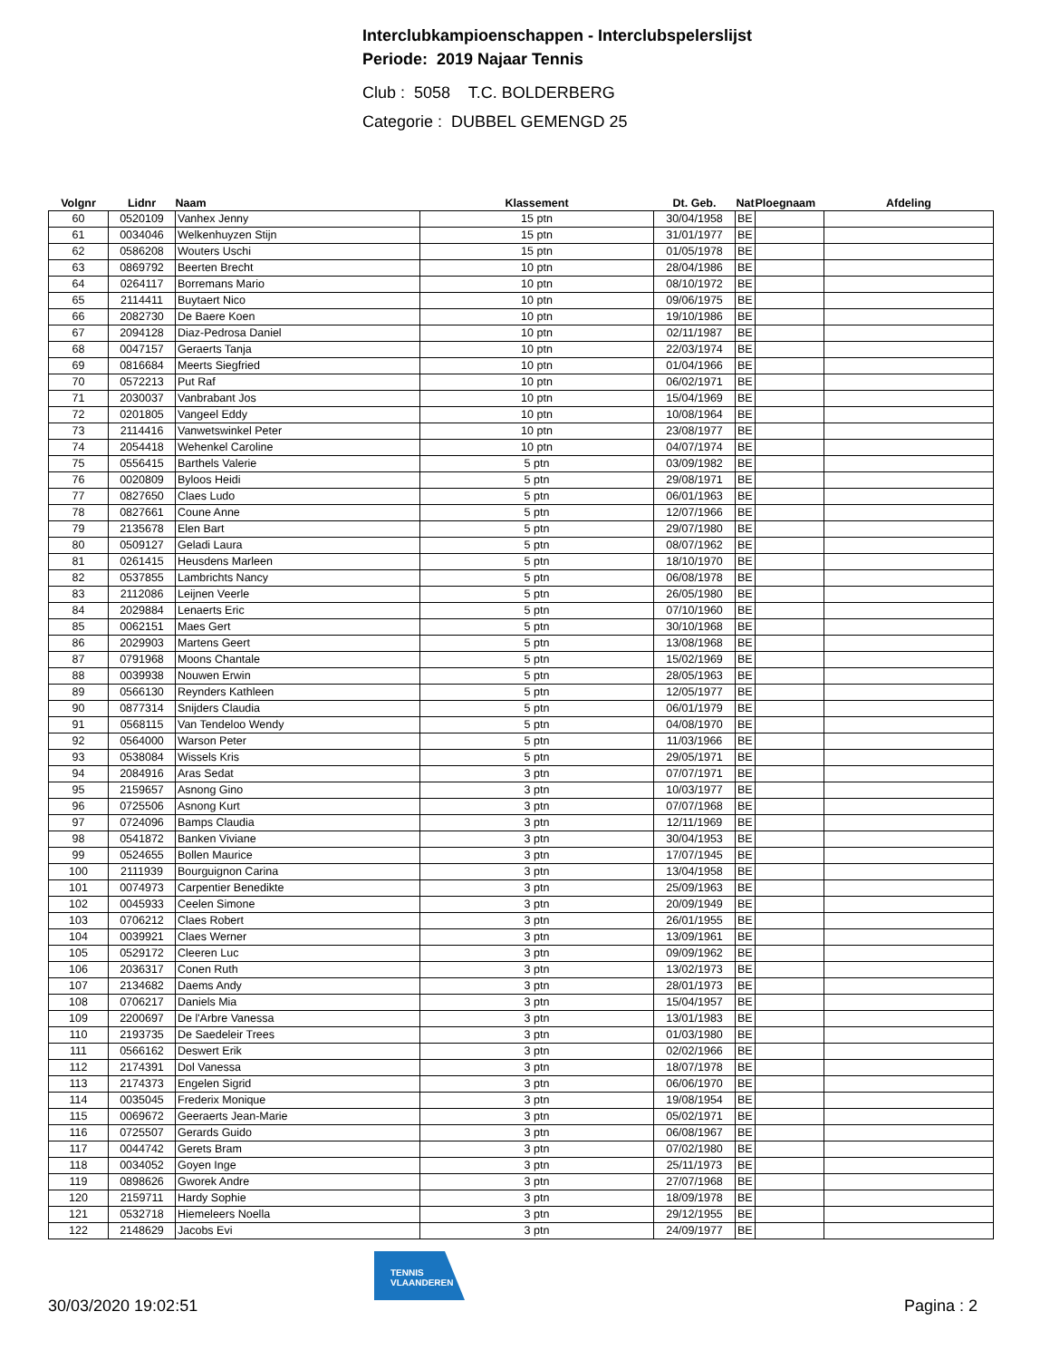Interclubkampioenschappen - Interclubspelerslijst
Periode: 2019 Najaar Tennis
Club : 5058 T.C. BOLDERBERG
Categorie : DUBBEL GEMENGD 25
| Volgnr | Lidnr | Naam | Klassement | Dt. Geb. | Nat | Ploegnaam | Afdeling |
| --- | --- | --- | --- | --- | --- | --- | --- |
| 60 | 0520109 | Vanhex Jenny | 15 ptn | 30/04/1958 | BE | | |
| 61 | 0034046 | Welkenhuyzen Stijn | 15 ptn | 31/01/1977 | BE | | |
| 62 | 0586208 | Wouters Uschi | 15 ptn | 01/05/1978 | BE | | |
| 63 | 0869792 | Beerten Brecht | 10 ptn | 28/04/1986 | BE | | |
| 64 | 0264117 | Borremans Mario | 10 ptn | 08/10/1972 | BE | | |
| 65 | 2114411 | Buytaert Nico | 10 ptn | 09/06/1975 | BE | | |
| 66 | 2082730 | De Baere Koen | 10 ptn | 19/10/1986 | BE | | |
| 67 | 2094128 | Diaz-Pedrosa Daniel | 10 ptn | 02/11/1987 | BE | | |
| 68 | 0047157 | Geraerts Tanja | 10 ptn | 22/03/1974 | BE | | |
| 69 | 0816684 | Meerts Siegfried | 10 ptn | 01/04/1966 | BE | | |
| 70 | 0572213 | Put Raf | 10 ptn | 06/02/1971 | BE | | |
| 71 | 2030037 | Vanbrabant Jos | 10 ptn | 15/04/1969 | BE | | |
| 72 | 0201805 | Vangeel Eddy | 10 ptn | 10/08/1964 | BE | | |
| 73 | 2114416 | Vanwetswinkel Peter | 10 ptn | 23/08/1977 | BE | | |
| 74 | 2054418 | Wehenkel Caroline | 10 ptn | 04/07/1974 | BE | | |
| 75 | 0556415 | Barthels Valerie | 5 ptn | 03/09/1982 | BE | | |
| 76 | 0020809 | Byloos Heidi | 5 ptn | 29/08/1971 | BE | | |
| 77 | 0827650 | Claes Ludo | 5 ptn | 06/01/1963 | BE | | |
| 78 | 0827661 | Coune Anne | 5 ptn | 12/07/1966 | BE | | |
| 79 | 2135678 | Elen Bart | 5 ptn | 29/07/1980 | BE | | |
| 80 | 0509127 | Geladi Laura | 5 ptn | 08/07/1962 | BE | | |
| 81 | 0261415 | Heusdens Marleen | 5 ptn | 18/10/1970 | BE | | |
| 82 | 0537855 | Lambrichts Nancy | 5 ptn | 06/08/1978 | BE | | |
| 83 | 2112086 | Leijnen Veerle | 5 ptn | 26/05/1980 | BE | | |
| 84 | 2029884 | Lenaerts Eric | 5 ptn | 07/10/1960 | BE | | |
| 85 | 0062151 | Maes Gert | 5 ptn | 30/10/1968 | BE | | |
| 86 | 2029903 | Martens Geert | 5 ptn | 13/08/1968 | BE | | |
| 87 | 0791968 | Moons Chantale | 5 ptn | 15/02/1969 | BE | | |
| 88 | 0039938 | Nouwen Erwin | 5 ptn | 28/05/1963 | BE | | |
| 89 | 0566130 | Reynders Kathleen | 5 ptn | 12/05/1977 | BE | | |
| 90 | 0877314 | Snijders Claudia | 5 ptn | 06/01/1979 | BE | | |
| 91 | 0568115 | Van Tendeloo Wendy | 5 ptn | 04/08/1970 | BE | | |
| 92 | 0564000 | Warson Peter | 5 ptn | 11/03/1966 | BE | | |
| 93 | 0538084 | Wissels Kris | 5 ptn | 29/05/1971 | BE | | |
| 94 | 2084916 | Aras Sedat | 3 ptn | 07/07/1971 | BE | | |
| 95 | 2159657 | Asnong Gino | 3 ptn | 10/03/1977 | BE | | |
| 96 | 0725506 | Asnong Kurt | 3 ptn | 07/07/1968 | BE | | |
| 97 | 0724096 | Bamps Claudia | 3 ptn | 12/11/1969 | BE | | |
| 98 | 0541872 | Banken Viviane | 3 ptn | 30/04/1953 | BE | | |
| 99 | 0524655 | Bollen Maurice | 3 ptn | 17/07/1945 | BE | | |
| 100 | 2111939 | Bourguignon Carina | 3 ptn | 13/04/1958 | BE | | |
| 101 | 0074973 | Carpentier Benedikte | 3 ptn | 25/09/1963 | BE | | |
| 102 | 0045933 | Ceelen Simone | 3 ptn | 20/09/1949 | BE | | |
| 103 | 0706212 | Claes Robert | 3 ptn | 26/01/1955 | BE | | |
| 104 | 0039921 | Claes Werner | 3 ptn | 13/09/1961 | BE | | |
| 105 | 0529172 | Cleeren Luc | 3 ptn | 09/09/1962 | BE | | |
| 106 | 2036317 | Conen Ruth | 3 ptn | 13/02/1973 | BE | | |
| 107 | 2134682 | Daems Andy | 3 ptn | 28/01/1973 | BE | | |
| 108 | 0706217 | Daniels Mia | 3 ptn | 15/04/1957 | BE | | |
| 109 | 2200697 | De l'Arbre Vanessa | 3 ptn | 13/01/1983 | BE | | |
| 110 | 2193735 | De Saedeleir Trees | 3 ptn | 01/03/1980 | BE | | |
| 111 | 0566162 | Deswert Erik | 3 ptn | 02/02/1966 | BE | | |
| 112 | 2174391 | Dol Vanessa | 3 ptn | 18/07/1978 | BE | | |
| 113 | 2174373 | Engelen Sigrid | 3 ptn | 06/06/1970 | BE | | |
| 114 | 0035045 | Frederix Monique | 3 ptn | 19/08/1954 | BE | | |
| 115 | 0069672 | Geeraerts Jean-Marie | 3 ptn | 05/02/1971 | BE | | |
| 116 | 0725507 | Gerards Guido | 3 ptn | 06/08/1967 | BE | | |
| 117 | 0044742 | Gerets Bram | 3 ptn | 07/02/1980 | BE | | |
| 118 | 0034052 | Goyen Inge | 3 ptn | 25/11/1973 | BE | | |
| 119 | 0898626 | Gworek Andre | 3 ptn | 27/07/1968 | BE | | |
| 120 | 2159711 | Hardy Sophie | 3 ptn | 18/09/1978 | BE | | |
| 121 | 0532718 | Hiemeleers Noella | 3 ptn | 29/12/1955 | BE | | |
| 122 | 2148629 | Jacobs Evi | 3 ptn | 24/09/1977 | BE | | |
TENNIS
VLAANDEREN
30/03/2020 19:02:51 Pagina : 2